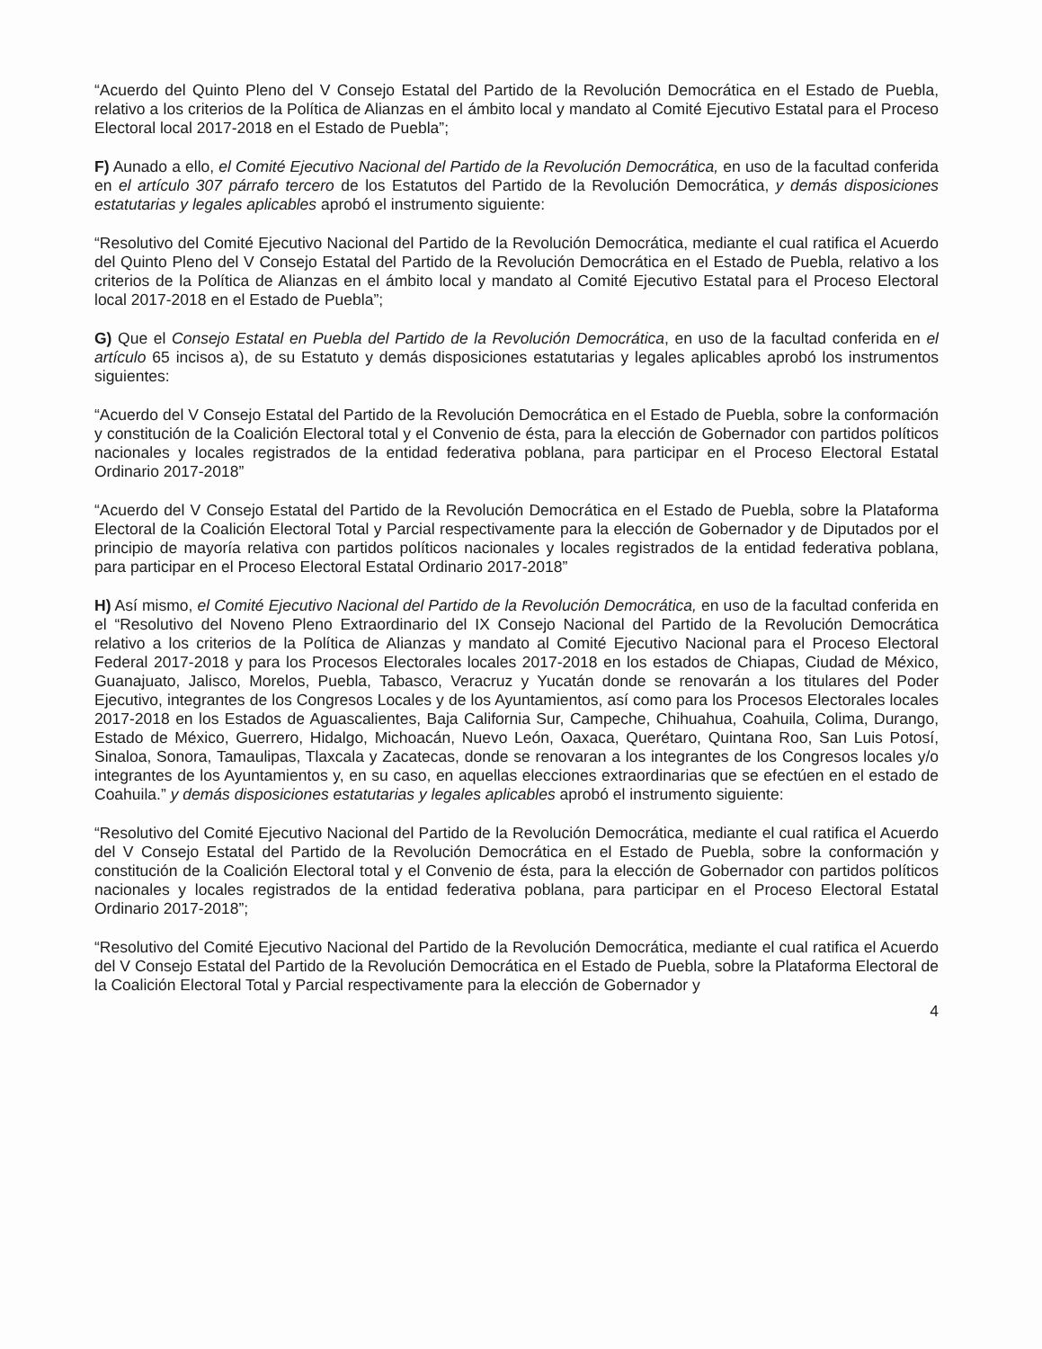“Acuerdo del Quinto Pleno del V Consejo Estatal del Partido de la Revolución Democrática en el Estado de Puebla, relativo a los criterios de la Política de Alianzas en el ámbito local y mandato al Comité Ejecutivo Estatal para el Proceso Electoral local 2017-2018 en el Estado de Puebla”;
F) Aunado a ello, el Comité Ejecutivo Nacional del Partido de la Revolución Democrática, en uso de la facultad conferida en el artículo 307 párrafo tercero de los Estatutos del Partido de la Revolución Democrática, y demás disposiciones estatutarias y legales aplicables aprobó el instrumento siguiente:
“Resolutivo del Comité Ejecutivo Nacional del Partido de la Revolución Democrática, mediante el cual ratifica el Acuerdo del Quinto Pleno del V Consejo Estatal del Partido de la Revolución Democrática en el Estado de Puebla, relativo a los criterios de la Política de Alianzas en el ámbito local y mandato al Comité Ejecutivo Estatal para el Proceso Electoral local 2017-2018 en el Estado de Puebla”;
G) Que el Consejo Estatal en Puebla del Partido de la Revolución Democrática, en uso de la facultad conferida en el artículo 65 incisos a), de su Estatuto y demás disposiciones estatutarias y legales aplicables aprobó los instrumentos siguientes:
“Acuerdo del V Consejo Estatal del Partido de la Revolución Democrática en el Estado de Puebla, sobre la conformación y constitución de la Coalición Electoral total y el Convenio de ésta, para la elección de Gobernador con partidos políticos nacionales y locales registrados de la entidad federativa poblana, para participar en el Proceso Electoral Estatal Ordinario 2017-2018”
“Acuerdo del V Consejo Estatal del Partido de la Revolución Democrática en el Estado de Puebla, sobre la Plataforma Electoral de la Coalición Electoral Total y Parcial respectivamente para la elección de Gobernador y de Diputados por el principio de mayoría relativa con partidos políticos nacionales y locales registrados de la entidad federativa poblana, para participar en el Proceso Electoral Estatal Ordinario 2017-2018”
H) Así mismo, el Comité Ejecutivo Nacional del Partido de la Revolución Democrática, en uso de la facultad conferida en el “Resolutivo del Noveno Pleno Extraordinario del IX Consejo Nacional del Partido de la Revolución Democrática relativo a los criterios de la Política de Alianzas y mandato al Comité Ejecutivo Nacional para el Proceso Electoral Federal 2017-2018 y para los Procesos Electorales locales 2017-2018 en los estados de Chiapas, Ciudad de México, Guanajuato, Jalisco, Morelos, Puebla, Tabasco, Veracruz y Yucatán donde se renovarán a los titulares del Poder Ejecutivo, integrantes de los Congresos Locales y de los Ayuntamientos, así como para los Procesos Electorales locales 2017-2018 en los Estados de Aguascalientes, Baja California Sur, Campeche, Chihuahua, Coahuila, Colima, Durango, Estado de México, Guerrero, Hidalgo, Michoacán, Nuevo León, Oaxaca, Querétaro, Quintana Roo, San Luis Potosí, Sinaloa, Sonora, Tamaulipas, Tlaxcala y Zacatecas, donde se renovaran a los integrantes de los Congresos locales y/o integrantes de los Ayuntamientos y, en su caso, en aquellas elecciones extraordinarias que se efectúen en el estado de Coahuila.” y demás disposiciones estatutarias y legales aplicables aprobó el instrumento siguiente:
“Resolutivo del Comité Ejecutivo Nacional del Partido de la Revolución Democrática, mediante el cual ratifica el Acuerdo del V Consejo Estatal del Partido de la Revolución Democrática en el Estado de Puebla, sobre la conformación y constitución de la Coalición Electoral total y el Convenio de ésta, para la elección de Gobernador con partidos políticos nacionales y locales registrados de la entidad federativa poblana, para participar en el Proceso Electoral Estatal Ordinario 2017-2018”;
“Resolutivo del Comité Ejecutivo Nacional del Partido de la Revolución Democrática, mediante el cual ratifica el Acuerdo del V Consejo Estatal del Partido de la Revolución Democrática en el Estado de Puebla, sobre la Plataforma Electoral de la Coalición Electoral Total y Parcial respectivamente para la elección de Gobernador y
4